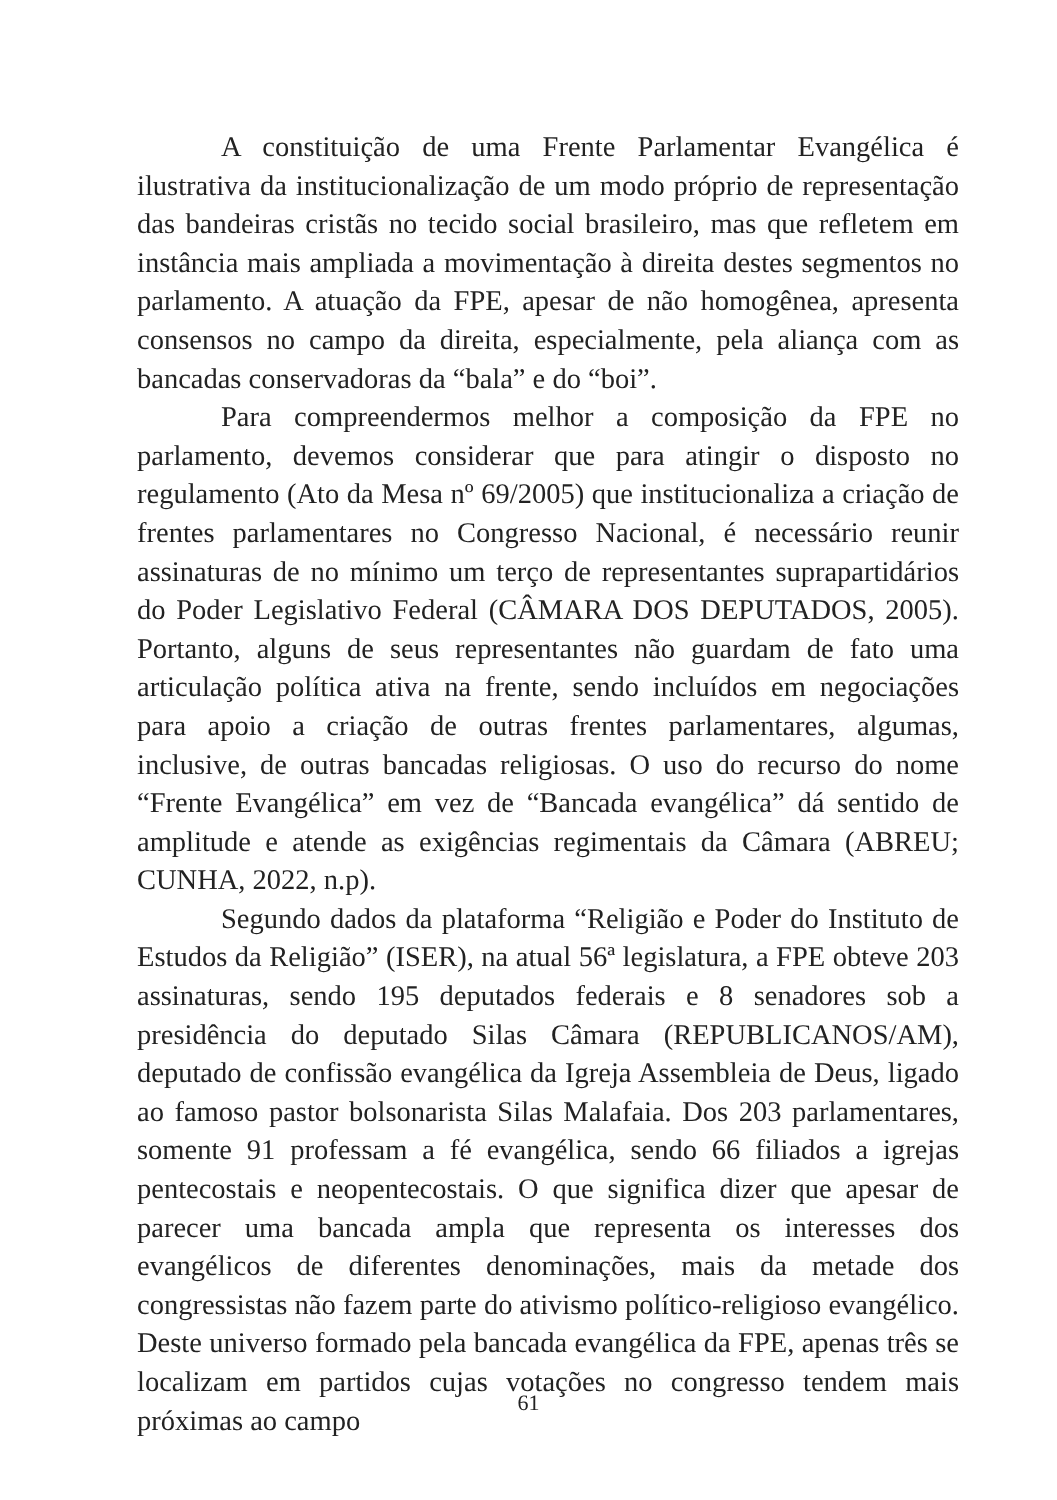A constituição de uma Frente Parlamentar Evangélica é ilustrativa da institucionalização de um modo próprio de representação das bandeiras cristãs no tecido social brasileiro, mas que refletem em instância mais ampliada a movimentação à direita destes segmentos no parlamento. A atuação da FPE, apesar de não homogênea, apresenta consensos no campo da direita, especialmente, pela aliança com as bancadas conservadoras da “bala” e do “boi”.
Para compreendermos melhor a composição da FPE no parlamento, devemos considerar que para atingir o disposto no regulamento (Ato da Mesa nº 69/2005) que institucionaliza a criação de frentes parlamentares no Congresso Nacional, é necessário reunir assinaturas de no mínimo um terço de representantes suprapartidários do Poder Legislativo Federal (CÂMARA DOS DEPUTADOS, 2005). Portanto, alguns de seus representantes não guardam de fato uma articulação política ativa na frente, sendo incluídos em negociações para apoio a criação de outras frentes parlamentares, algumas, inclusive, de outras bancadas religiosas. O uso do recurso do nome “Frente Evangélica” em vez de “Bancada evangélica” dá sentido de amplitude e atende as exigências regimentais da Câmara (ABREU; CUNHA, 2022, n.p).
Segundo dados da plataforma “Religião e Poder do Instituto de Estudos da Religião” (ISER), na atual 56ª legislatura, a FPE obteve 203 assinaturas, sendo 195 deputados federais e 8 senadores sob a presidência do deputado Silas Câmara (REPUBLICANOS/AM), deputado de confissão evangélica da Igreja Assembleia de Deus, ligado ao famoso pastor bolsonarista Silas Malafaia. Dos 203 parlamentares, somente 91 professam a fé evangélica, sendo 66 filiados a igrejas pentecostais e neopentecostais. O que significa dizer que apesar de parecer uma bancada ampla que representa os interesses dos evangélicos de diferentes denominações, mais da metade dos congressistas não fazem parte do ativismo político-religioso evangélico. Deste universo formado pela bancada evangélica da FPE, apenas três se localizam em partidos cujas votações no congresso tendem mais próximas ao campo
61